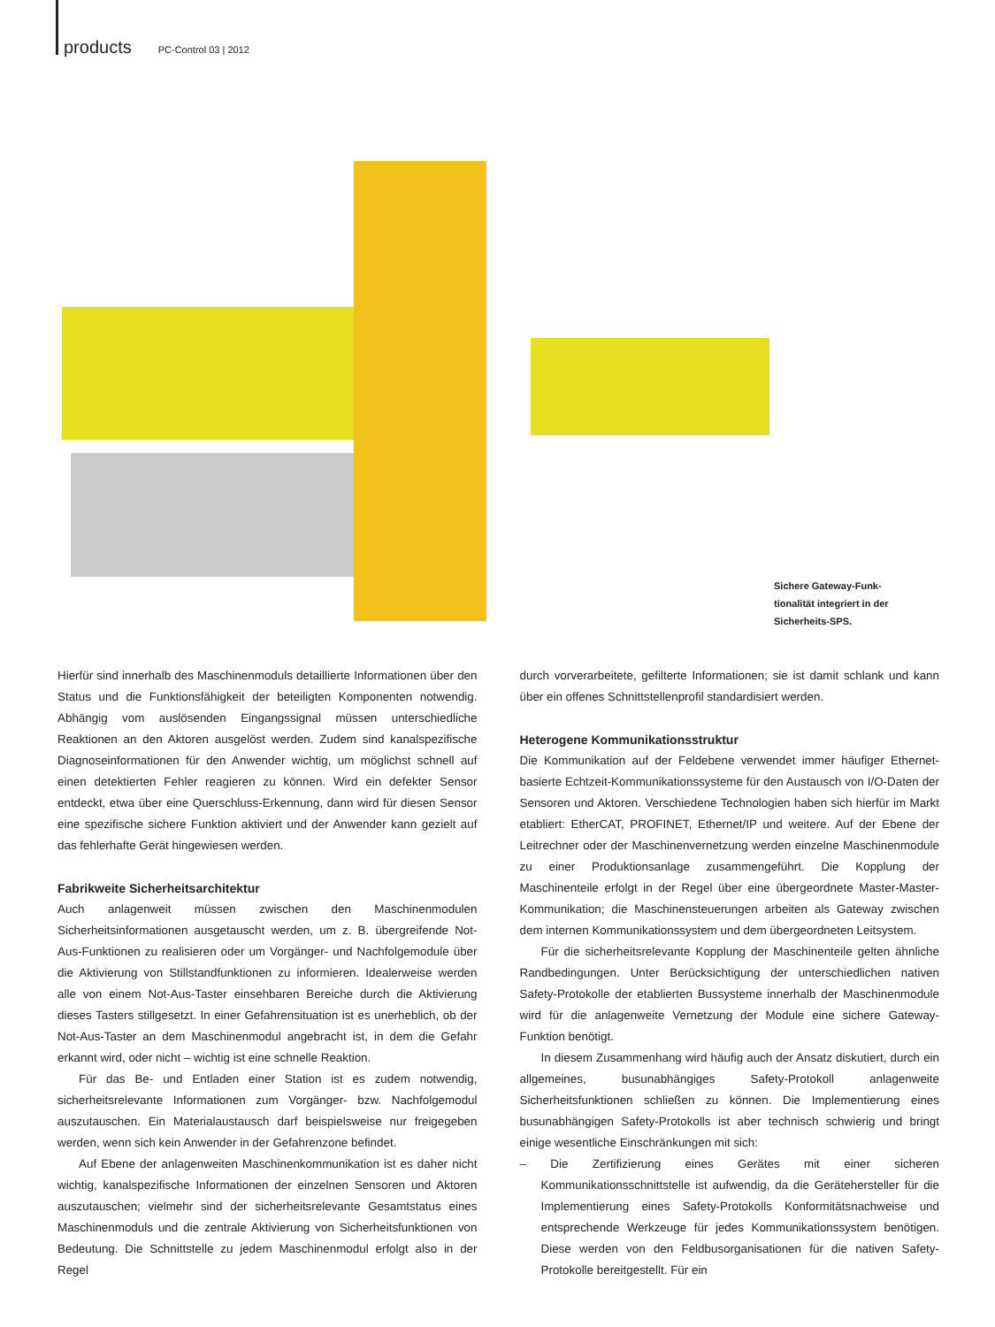products PC-Control 03 | 2012
Sichere Gateway-Funk-tionalität integriert in der Sicherheits-SPS.
Hierfür sind innerhalb des Maschinenmoduls detaillierte Informationen über den Status und die Funktionsfähigkeit der beteiligten Komponenten notwendig. Abhängig vom auslösenden Eingangssignal müssen unterschiedliche Reaktionen an den Aktoren ausgelöst werden. Zudem sind kanalspezifische Diagnoseinformationen für den Anwender wichtig, um möglichst schnell auf einen detektierten Fehler reagieren zu können. Wird ein defekter Sensor entdeckt, etwa über eine Querschluss-Erkennung, dann wird für diesen Sensor eine spezifische sichere Funktion aktiviert und der Anwender kann gezielt auf das fehlerhafte Gerät hingewiesen werden.
Fabrikweite Sicherheitsarchitektur
Auch anlagenweit müssen zwischen den Maschinenmodulen Sicherheitsinformationen ausgetauscht werden, um z. B. übergreifende Not-Aus-Funktionen zu realisieren oder um Vorgänger- und Nachfolgemodule über die Aktivierung von Stillstandfunktionen zu informieren. Idealerweise werden alle von einem Not-Aus-Taster einsehbaren Bereiche durch die Aktivierung dieses Tasters stillgesetzt. In einer Gefahrensituation ist es unerheblich, ob der Not-Aus-Taster an dem Maschinenmodul angebracht ist, in dem die Gefahr erkannt wird, oder nicht – wichtig ist eine schnelle Reaktion.
Für das Be- und Entladen einer Station ist es zudem notwendig, sicherheitsrelevante Informationen zum Vorgänger- bzw. Nachfolgemodul auszutauschen. Ein Materialaustausch darf beispielsweise nur freigegeben werden, wenn sich kein Anwender in der Gefahrenzone befindet.
Auf Ebene der anlagenweiten Maschinenkommunikation ist es daher nicht wichtig, kanalspezifische Informationen der einzelnen Sensoren und Aktoren auszutauschen; vielmehr sind der sicherheitsrelevante Gesamtstatus eines Maschinenmoduls und die zentrale Aktivierung von Sicherheitsfunktionen von Bedeutung. Die Schnittstelle zu jedem Maschinenmodul erfolgt also in der Regel
durch vorverarbeitete, gefilterte Informationen; sie ist damit schlank und kann über ein offenes Schnittstellenprofil standardisiert werden.
Heterogene Kommunikationsstruktur
Die Kommunikation auf der Feldebene verwendet immer häufiger Ethernet-basierte Echtzeit-Kommunikationssysteme für den Austausch von I/O-Daten der Sensoren und Aktoren. Verschiedene Technologien haben sich hierfür im Markt etabliert: EtherCAT, PROFINET, Ethernet/IP und weitere. Auf der Ebene der Leitrechner oder der Maschinenvernetzung werden einzelne Maschinenmodule zu einer Produktionsanlage zusammengeführt. Die Kopplung der Maschinenteile erfolgt in der Regel über eine übergeordnete Master-Master-Kommunikation; die Maschinensteuerungen arbeiten als Gateway zwischen dem internen Kommunikationssystem und dem übergeordneten Leitsystem.
Für die sicherheitsrelevante Kopplung der Maschinenteile gelten ähnliche Randbedingungen. Unter Berücksichtigung der unterschiedlichen nativen Safety-Protokolle der etablierten Bussysteme innerhalb der Maschinenmodule wird für die anlagenweite Vernetzung der Module eine sichere Gateway-Funktion benötigt.
In diesem Zusammenhang wird häufig auch der Ansatz diskutiert, durch ein allgemeines, busunabhängiges Safety-Protokoll anlagenweite Sicherheitsfunktionen schließen zu können. Die Implementierung eines busunabhängigen Safety-Protokolls ist aber technisch schwierig und bringt einige wesentliche Einschränkungen mit sich:
– Die Zertifizierung eines Gerätes mit einer sicheren Kommunikationsschnittstelle ist aufwendig, da die Gerätehersteller für die Implementierung eines Safety-Protokolls Konformitätsnachweise und entsprechende Werkzeuge für jedes Kommunikationssystem benötigen. Diese werden von den Feldbusorganisationen für die nativen Safety-Protokolle bereitgestellt. Für ein